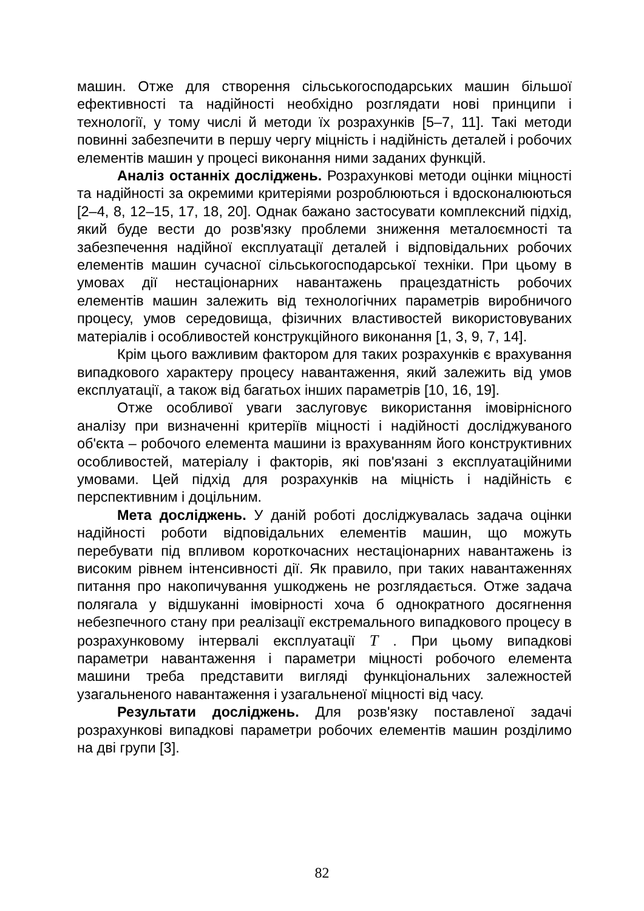машин. Отже для створення сільськогосподарських машин більшої ефективності та надійності необхідно розглядати нові принципи і технології, у тому числі й методи їх розрахунків [5–7, 11]. Такі методи повинні забезпечити в першу чергу міцність і надійність деталей і робочих елементів машин у процесі виконання ними заданих функцій.
Аналіз останніх досліджень. Розрахункові методи оцінки міцності та надійності за окремими критеріями розроблюються і вдосконалюються [2–4, 8, 12–15, 17, 18, 20]. Однак бажано застосувати комплексний підхід, який буде вести до розв'язку проблеми зниження металоємності та забезпечення надійної експлуатації деталей і відповідальних робочих елементів машин сучасної сільськогосподарської техніки. При цьому в умовах дії нестаціонарних навантажень працездатність робочих елементів машин залежить від технологічних параметрів виробничого процесу, умов середовища, фізичних властивостей використовуваних матеріалів і особливостей конструкційного виконання [1, 3, 9, 7, 14].
Крім цього важливим фактором для таких розрахунків є врахування випадкового характеру процесу навантаження, який залежить від умов експлуатації, а також від багатьох інших параметрів [10, 16, 19].
Отже особливої уваги заслуговує використання імовірнісного аналізу при визначенні критеріїв міцності і надійності досліджуваного об'єкта – робочого елемента машини із врахуванням його конструктивних особливостей, матеріалу і факторів, які пов'язані з експлуатаційними умовами. Цей підхід для розрахунків на міцність і надійність є перспективним і доцільним.
Мета досліджень. У даній роботі досліджувалась задача оцінки надійності роботи відповідальних елементів машин, що можуть перебувати під впливом короткочасних нестаціонарних навантажень із високим рівнем інтенсивності дії. Як правило, при таких навантаженнях питання про накопичування ушкоджень не розглядається. Отже задача полягала у відшуканні імовірності хоча б однократного досягнення небезпечного стану при реалізації екстремального випадкового процесу в розрахунковому інтервалі експлуатації T . При цьому випадкові параметри навантаження і параметри міцності робочого елемента машини треба представити вигляді функціональних залежностей узагальненого навантаження і узагальненої міцності від часу.
Результати досліджень. Для розв'язку поставленої задачі розрахункові випадкові параметри робочих елементів машин розділимо на дві групи [3].
82